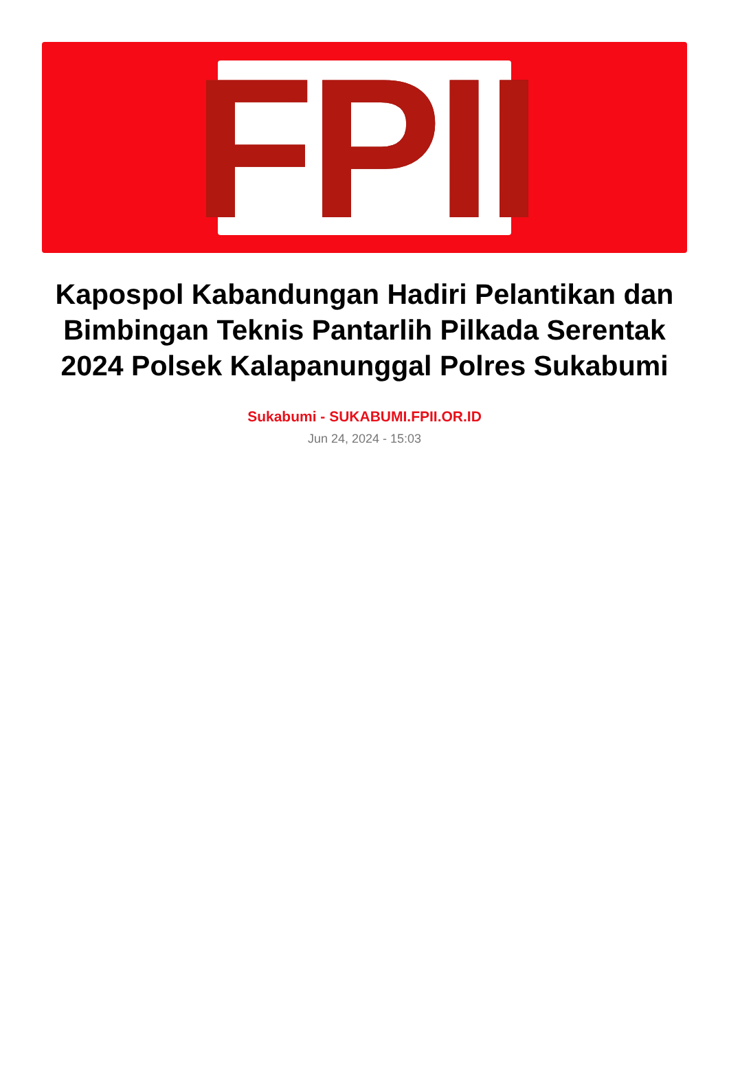FPII
Kapospol Kabandungan Hadiri Pelantikan dan Bimbingan Teknis Pantarlih Pilkada Serentak 2024 Polsek Kalapanunggal Polres Sukabumi
Sukabumi - SUKABUMI.FPII.OR.ID
Jun 24, 2024 - 15:03